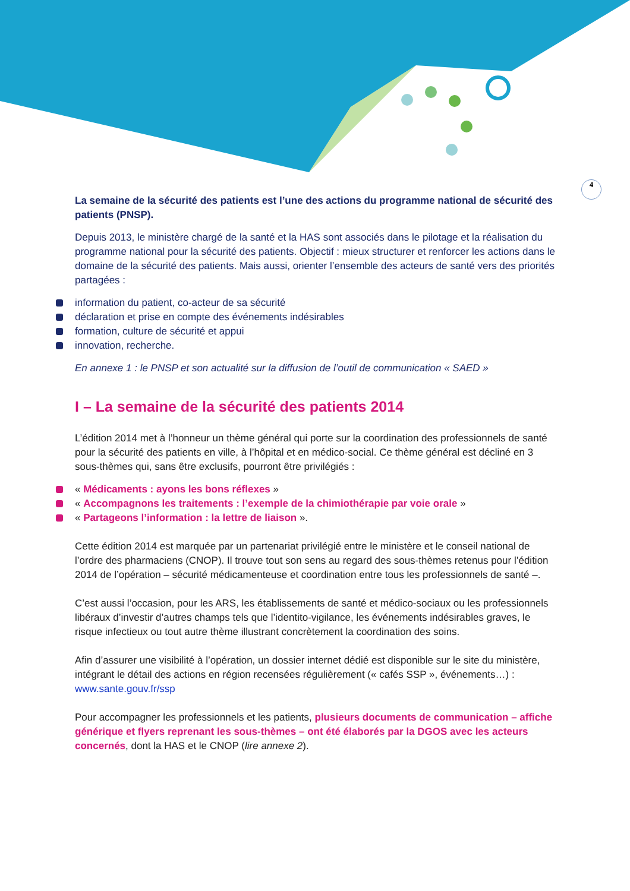4
La semaine de la sécurité des patients est l’une des actions du programme national de sécurité des patients (PNSP).
Depuis 2013, le ministère chargé de la santé et la HAS sont associés dans le pilotage et la réalisation du programme national pour la sécurité des patients. Objectif : mieux structurer et renforcer les actions dans le domaine de la sécurité des patients. Mais aussi, orienter l’ensemble des acteurs de santé vers des priorités partagées :
information du patient, co-acteur de sa sécurité
déclaration et prise en compte des événements indésirables
formation, culture de sécurité et appui
innovation, recherche.
En annexe 1 : le PNSP et son actualité sur la diffusion de l’outil de communication « SAED »
I – La semaine de la sécurité des patients 2014
L’édition 2014 met à l’honneur un thème général qui porte sur la coordination des professionnels de santé pour la sécurité des patients en ville, à l’hôpital et en médico-social. Ce thème général est décliné en 3 sous-thèmes qui, sans être exclusifs, pourront être privilégiés :
« Médicaments : ayons les bons réflexes »
« Accompagnons les traitements : l’exemple de la chimiothérapie par voie orale »
« Partageons l’information : la lettre de liaison ».
Cette édition 2014 est marquée par un partenariat privilégié entre le ministère et le conseil national de l’ordre des pharmaciens (CNOP). Il trouve tout son sens au regard des sous-thèmes retenus pour l’édition 2014 de l’opération – sécurité médicamenteuse et coordination entre tous les professionnels de santé –.
C’est aussi l’occasion, pour les ARS, les établissements de santé et médico-sociaux ou les professionnels libéraux d’investir d’autres champs tels que l’identito-vigilance, les événements indésirables graves, le risque infectieux ou tout autre thème illustrant concrètement la coordination des soins.
Afin d’assurer une visibilité à l’opération, un dossier internet dédié est disponible sur le site du ministère, intégrant le détail des actions en région recensées régulièrement (« cafés SSP », événements…) : www.sante.gouv.fr/ssp
Pour accompagner les professionnels et les patients, plusieurs documents de communication – affiche générique et flyers reprenant les sous-thèmes – ont été élaborés par la DGOS avec les acteurs concernés, dont la HAS et le CNOP (lire annexe 2).